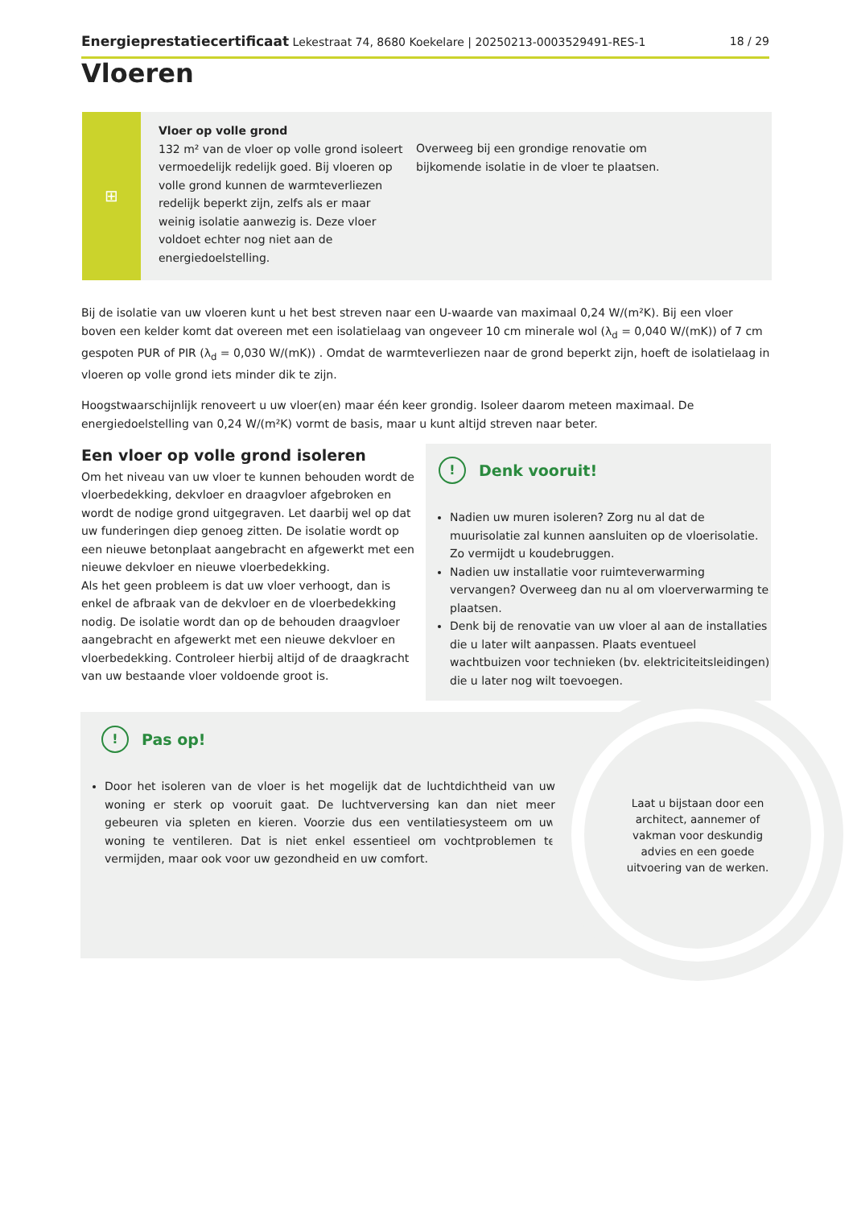Energieprestatiecertificaat Lekestraat 74, 8680 Koekelare | 20250213-0003529491-RES-1 18 / 29
Vloeren
⊞
Vloer op volle grond
132 m² van de vloer op volle grond isoleert vermoedelijk redelijk goed. Bij vloeren op volle grond kunnen de warmteverliezen redelijk beperkt zijn, zelfs als er maar weinig isolatie aanwezig is. Deze vloer voldoet echter nog niet aan de energiedoelstelling.
Overweeg bij een grondige renovatie om bijkomende isolatie in de vloer te plaatsen.
Bij de isolatie van uw vloeren kunt u het best streven naar een U-waarde van maximaal 0,24 W/(m²K). Bij een vloer boven een kelder komt dat overeen met een isolatielaag van ongeveer 10 cm minerale wol (λ<sub>d</sub> = 0,040 W/(mK)) of 7 cm gespoten PUR of PIR (λ<sub>d</sub> = 0,030 W/(mK)) . Omdat de warmteverliezen naar de grond beperkt zijn, hoeft de isolatielaag in vloeren op volle grond iets minder dik te zijn.
Hoogstwaarschijnlijk renoveert u uw vloer(en) maar één keer grondig. Isoleer daarom meteen maximaal. De energiedoelstelling van 0,24 W/(m²K) vormt de basis, maar u kunt altijd streven naar beter.
Een vloer op volle grond isoleren
Om het niveau van uw vloer te kunnen behouden wordt de vloerbedekking, dekvloer en draagvloer afgebroken en wordt de nodige grond uitgegraven. Let daarbij wel op dat uw funderingen diep genoeg zitten. De isolatie wordt op een nieuwe betonplaat aangebracht en afgewerkt met een nieuwe dekvloer en nieuwe vloerbedekking.
Als het geen probleem is dat uw vloer verhoogt, dan is enkel de afbraak van de dekvloer en de vloerbedekking nodig. De isolatie wordt dan op de behouden draagvloer aangebracht en afgewerkt met een nieuwe dekvloer en vloerbedekking. Controleer hierbij altijd of de draagkracht van uw bestaande vloer voldoende groot is.
! Denk vooruit!
Nadien uw muren isoleren? Zorg nu al dat de muurisolatie zal kunnen aansluiten op de vloerisolatie. Zo vermijdt u koudebruggen.
Nadien uw installatie voor ruimteverwarming vervangen? Overweeg dan nu al om vloerverwarming te plaatsen.
Denk bij de renovatie van uw vloer al aan de installaties die u later wilt aanpassen. Plaats eventueel wachtbuizen voor technieken (bv. elektriciteitsleidingen) die u later nog wilt toevoegen.
! Pas op!
Door het isoleren van de vloer is het mogelijk dat de luchtdichtheid van uw woning er sterk op vooruit gaat. De luchtverversing kan dan niet meer gebeuren via spleten en kieren. Voorzie dus een ventilatiesysteem om uw woning te ventileren. Dat is niet enkel essentieel om vochtproblemen te vermijden, maar ook voor uw gezondheid en uw comfort.
Laat u bijstaan door een architect, aannemer of vakman voor deskundig advies en een goede uitvoering van de werken.